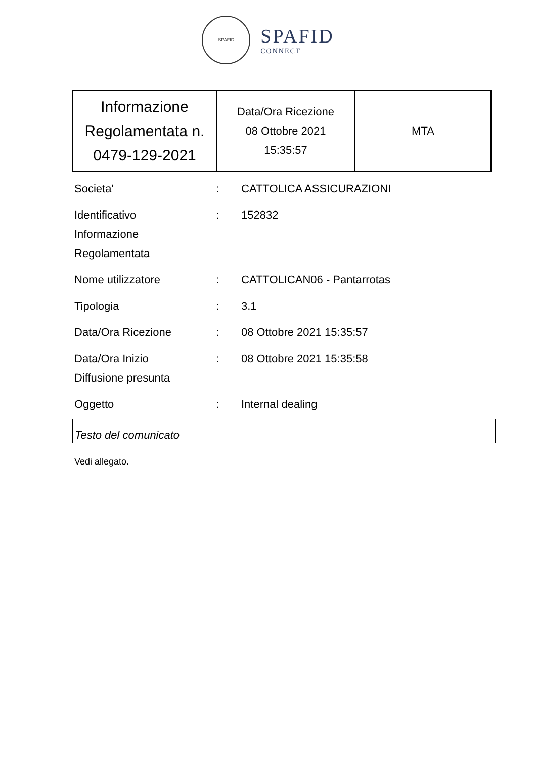SPAFID
SPAFID
CONNECT
| Informazione Regolamentata n. 0479-129-2021 | Data/Ora Ricezione 08 Ottobre 2021 15:35:57 | MTA |
| Societa' | : | CATTOLICA ASSICURAZIONI |
| Identificativo Informazione Regolamentata | : | 152832 |
| Nome utilizzatore | : | CATTOLICAN06 - Pantarrotas |
| Tipologia | : | 3.1 |
| Data/Ora Ricezione | : | 08 Ottobre 2021 15:35:57 |
| Data/Ora Inizio Diffusione presunta | : | 08 Ottobre 2021 15:35:58 |
| Oggetto | : | Internal dealing |
Testo del comunicato
Vedi allegato.